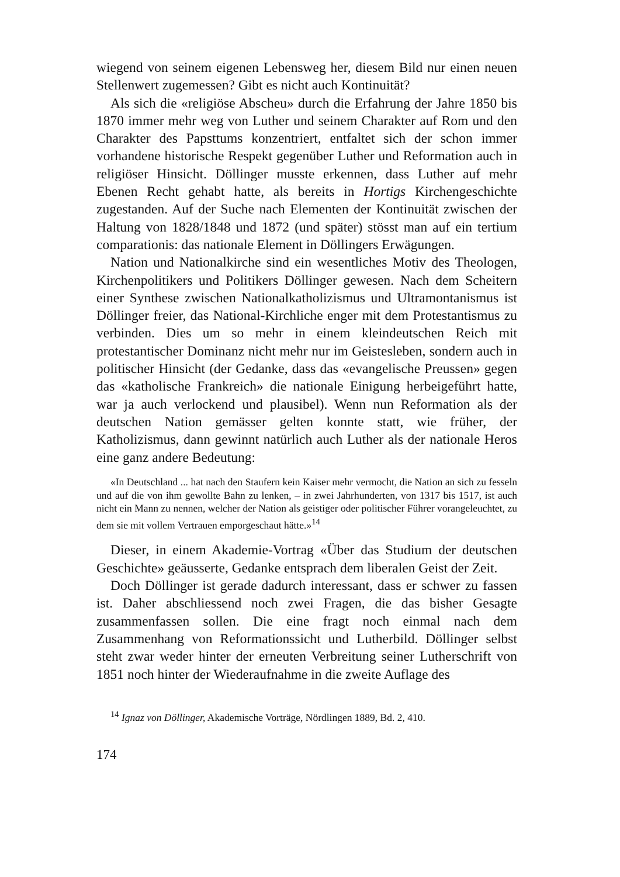wiegend von seinem eigenen Lebensweg her, diesem Bild nur einen neuen Stellenwert zugemessen? Gibt es nicht auch Kontinuität?
Als sich die «religiöse Abscheu» durch die Erfahrung der Jahre 1850 bis 1870 immer mehr weg von Luther und seinem Charakter auf Rom und den Charakter des Papsttums konzentriert, entfaltet sich der schon immer vorhandene historische Respekt gegenüber Luther und Reformation auch in religiöser Hinsicht. Döllinger musste erkennen, dass Luther auf mehr Ebenen Recht gehabt hatte, als bereits in Hortigs Kirchengeschichte zugestanden. Auf der Suche nach Elementen der Kontinuität zwischen der Haltung von 1828/1848 und 1872 (und später) stösst man auf ein tertium comparationis: das nationale Element in Döllingers Erwägungen.
Nation und Nationalkirche sind ein wesentliches Motiv des Theologen, Kirchenpolitikers und Politikers Döllinger gewesen. Nach dem Scheitern einer Synthese zwischen Nationalkatholizismus und Ultramontanismus ist Döllinger freier, das National-Kirchliche enger mit dem Protestantismus zu verbinden. Dies um so mehr in einem kleindeutschen Reich mit protestantischer Dominanz nicht mehr nur im Geistesleben, sondern auch in politischer Hinsicht (der Gedanke, dass das «evangelische Preussen» gegen das «katholische Frankreich» die nationale Einigung herbeigeführt hatte, war ja auch verlockend und plausibel). Wenn nun Reformation als der deutschen Nation gemässer gelten konnte statt, wie früher, der Katholizismus, dann gewinnt natürlich auch Luther als der nationale Heros eine ganz andere Bedeutung:
«In Deutschland ... hat nach den Staufern kein Kaiser mehr vermocht, die Nation an sich zu fesseln und auf die von ihm gewollte Bahn zu lenken, – in zwei Jahrhunderten, von 1317 bis 1517, ist auch nicht ein Mann zu nennen, welcher der Nation als geistiger oder politischer Führer vorangeleuchtet, zu dem sie mit vollem Vertrauen emporgeschaut hätte.»<sup>14</sup>
Dieser, in einem Akademie-Vortrag «Über das Studium der deutschen Geschichte» geäusserte, Gedanke entsprach dem liberalen Geist der Zeit.
Doch Döllinger ist gerade dadurch interessant, dass er schwer zu fassen ist. Daher abschliessend noch zwei Fragen, die das bisher Gesagte zusammenfassen sollen. Die eine fragt noch einmal nach dem Zusammenhang von Reformationssicht und Lutherbild. Döllinger selbst steht zwar weder hinter der erneuten Verbreitung seiner Lutherschrift von 1851 noch hinter der Wiederaufnahme in die zweite Auflage des
<sup>14</sup> Ignaz von Döllinger, Akademische Vorträge, Nördlingen 1889, Bd. 2, 410.
174